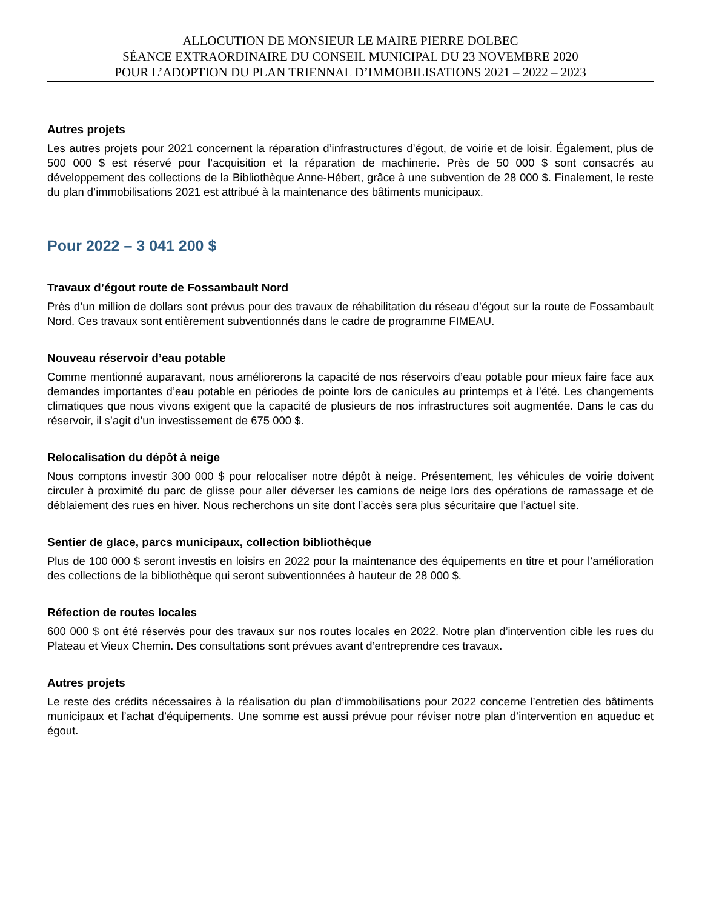ALLOCUTION DE MONSIEUR LE MAIRE PIERRE DOLBEC
SÉANCE EXTRAORDINAIRE DU CONSEIL MUNICIPAL DU 23 NOVEMBRE 2020
POUR L’ADOPTION DU PLAN TRIENNAL D’IMMOBILISATIONS 2021 – 2022 – 2023
Autres projets
Les autres projets pour 2021 concernent la réparation d’infrastructures d’égout, de voirie et de loisir. Également, plus de 500 000 $ est réservé pour l’acquisition et la réparation de machinerie. Près de 50 000 $ sont consacrés au développement des collections de la Bibliothèque Anne-Hébert, grâce à une subvention de 28 000 $. Finalement, le reste du plan d’immobilisations 2021 est attribué à la maintenance des bâtiments municipaux.
Pour 2022 – 3 041 200 $
Travaux d’égout route de Fossambault Nord
Près d’un million de dollars sont prévus pour des travaux de réhabilitation du réseau d’égout sur la route de Fossambault Nord. Ces travaux sont entièrement subventionnés dans le cadre de programme FIMEAU.
Nouveau réservoir d’eau potable
Comme mentionné auparavant, nous améliorerons la capacité de nos réservoirs d’eau potable pour mieux faire face aux demandes importantes d’eau potable en périodes de pointe lors de canicules au printemps et à l’été. Les changements climatiques que nous vivons exigent que la capacité de plusieurs de nos infrastructures soit augmentée. Dans le cas du réservoir, il s’agit d’un investissement de 675 000 $.
Relocalisation du dépôt à neige
Nous comptons investir 300 000 $ pour relocaliser notre dépôt à neige. Présentement, les véhicules de voirie doivent circuler à proximité du parc de glisse pour aller déverser les camions de neige lors des opérations de ramassage et de déblaiement des rues en hiver. Nous recherchons un site dont l’accès sera plus sécuritaire que l’actuel site.
Sentier de glace, parcs municipaux, collection bibliothèque
Plus de 100 000 $ seront investis en loisirs en 2022 pour la maintenance des équipements en titre et pour l’amélioration des collections de la bibliothèque qui seront subventionnées à hauteur de 28 000 $.
Réfection de routes locales
600 000 $ ont été réservés pour des travaux sur nos routes locales en 2022. Notre plan d’intervention cible les rues du Plateau et Vieux Chemin. Des consultations sont prévues avant d’entreprendre ces travaux.
Autres projets
Le reste des crédits nécessaires à la réalisation du plan d’immobilisations pour 2022 concerne l’entretien des bâtiments municipaux et l’achat d’équipements. Une somme est aussi prévue pour réviser notre plan d’intervention en aqueduc et égout.